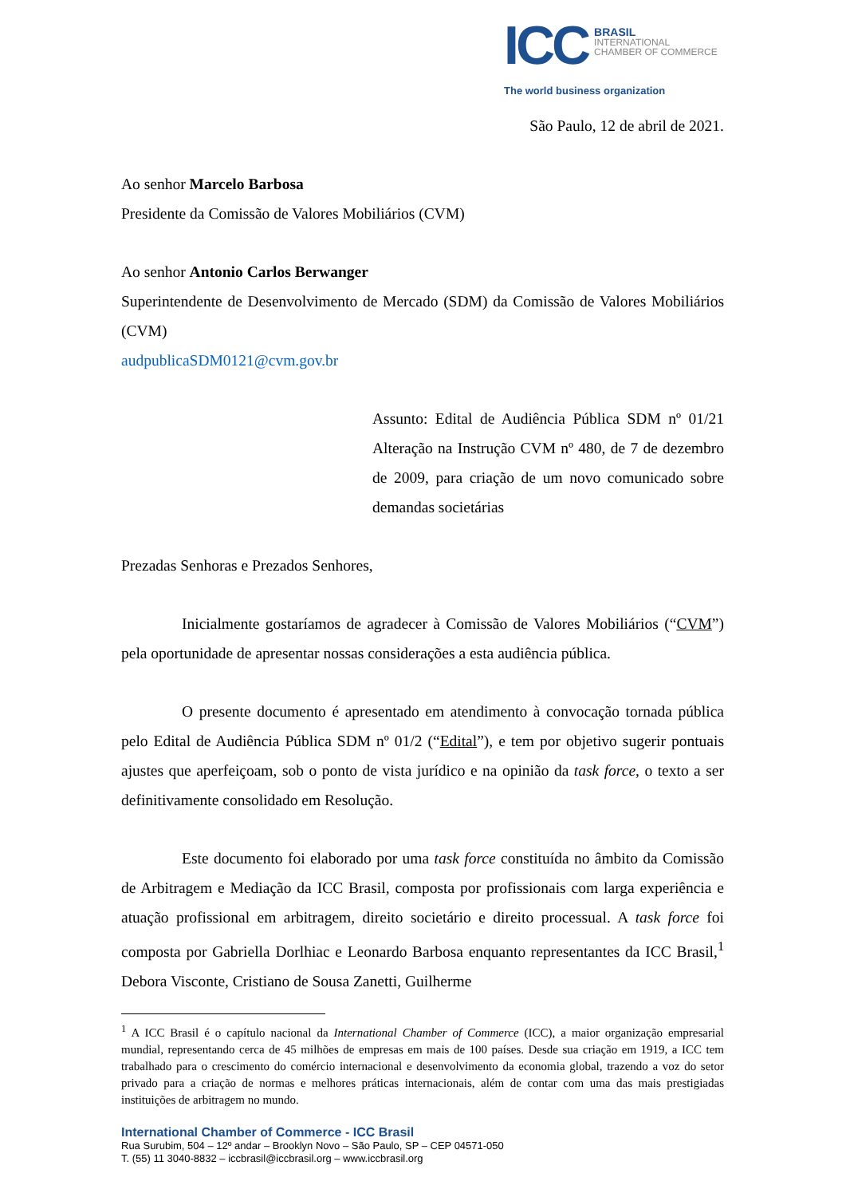ICC
BRASIL
INTERNATIONAL
CHAMBER OF COMMERCE
The world business organization
São Paulo, 12 de abril de 2021.
Ao senhor Marcelo Barbosa
Presidente da Comissão de Valores Mobiliários (CVM)
Ao senhor Antonio Carlos Berwanger
Superintendente de Desenvolvimento de Mercado (SDM) da Comissão de Valores Mobiliários (CVM)
audpublicaSDM0121@cvm.gov.br
Assunto: Edital de Audiência Pública SDM nº 01/21 Alteração na Instrução CVM nº 480, de 7 de dezembro de 2009, para criação de um novo comunicado sobre demandas societárias
Prezadas Senhoras e Prezados Senhores,
Inicialmente gostaríamos de agradecer à Comissão de Valores Mobiliários (“CVM”) pela oportunidade de apresentar nossas considerações a esta audiência pública.
O presente documento é apresentado em atendimento à convocação tornada pública pelo Edital de Audiência Pública SDM nº 01/2 (“Edital”), e tem por objetivo sugerir pontuais ajustes que aperfeiçoam, sob o ponto de vista jurídico e na opinião da task force, o texto a ser definitivamente consolidado em Resolução.
Este documento foi elaborado por uma task force constituída no âmbito da Comissão de Arbitragem e Mediação da ICC Brasil, composta por profissionais com larga experiência e atuação profissional em arbitragem, direito societário e direito processual. A task force foi composta por Gabriella Dorlhiac e Leonardo Barbosa enquanto representantes da ICC Brasil,<sup>1</sup> Debora Visconte, Cristiano de Sousa Zanetti, Guilherme
<sup>1</sup> A ICC Brasil é o capítulo nacional da International Chamber of Commerce (ICC), a maior organização empresarial mundial, representando cerca de 45 milhões de empresas em mais de 100 países. Desde sua criação em 1919, a ICC tem trabalhado para o crescimento do comércio internacional e desenvolvimento da economia global, trazendo a voz do setor privado para a criação de normas e melhores práticas internacionais, além de contar com uma das mais prestigiadas instituições de arbitragem no mundo.
International Chamber of Commerce - ICC Brasil
Rua Surubim, 504 – 12º andar – Brooklyn Novo – São Paulo, SP – CEP 04571-050
T. (55) 11 3040-8832 – iccbrasil@iccbrasil.org – www.iccbrasil.org